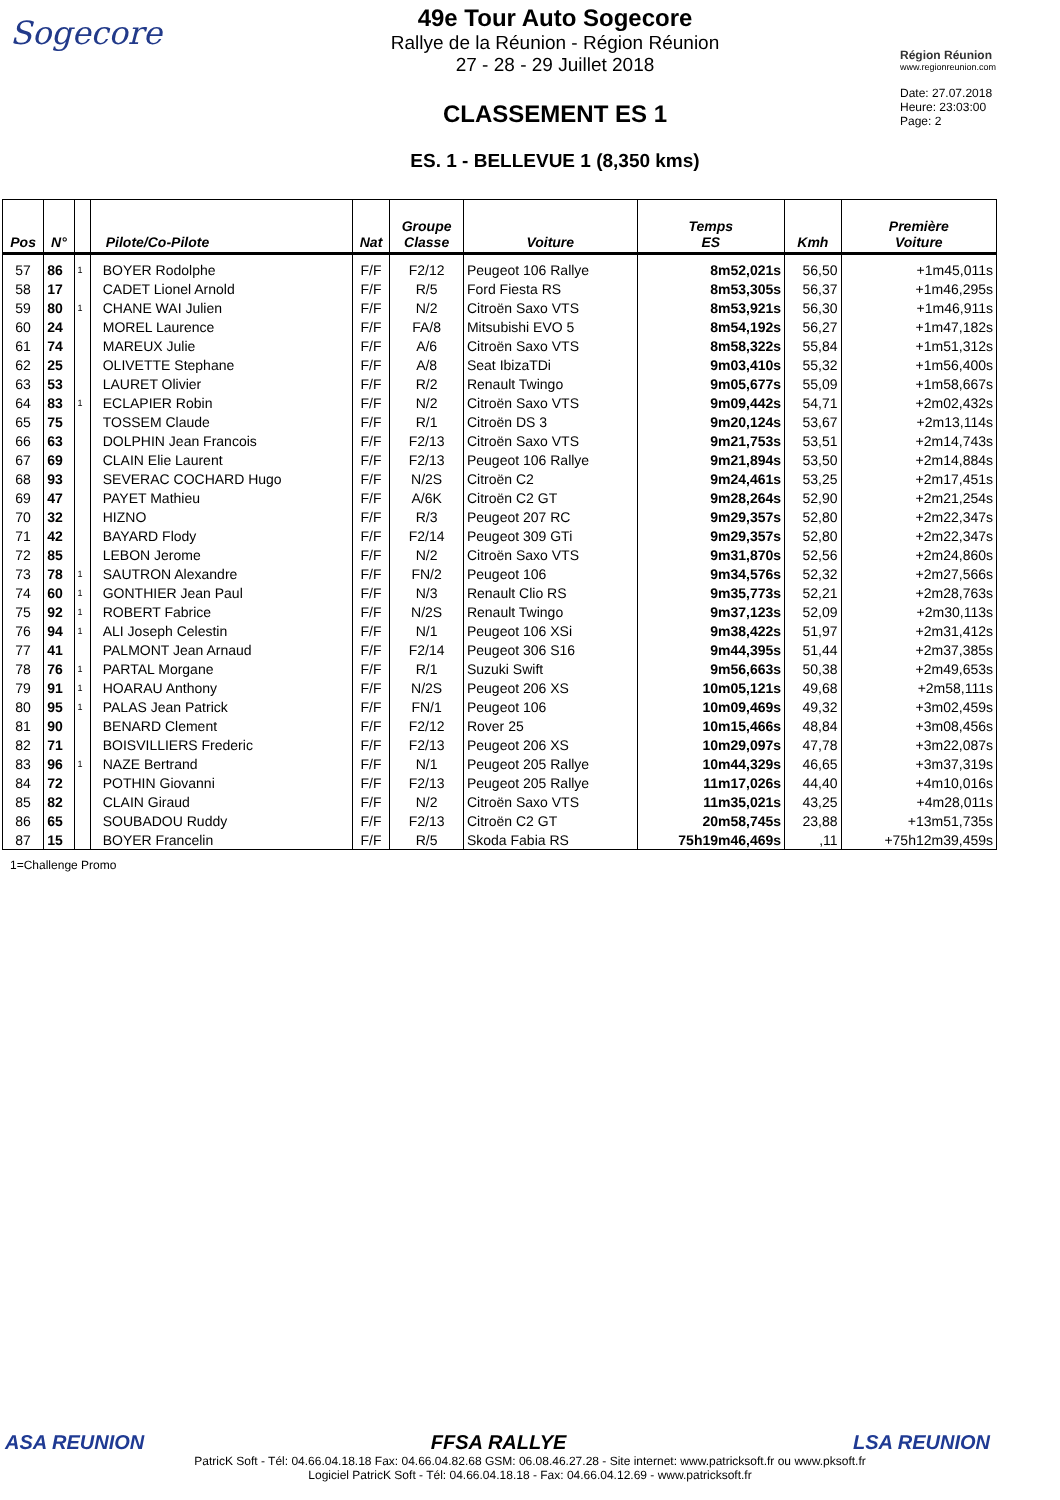Sogecore
49e Tour Auto Sogecore
Rallye de la Réunion - Région Réunion
27 - 28 - 29 Juillet 2018
CLASSEMENT ES 1
ES. 1 - BELLEVUE 1 (8,350 kms)
Région Réunion
www.regionreunion.com
Date: 27.07.2018
Heure: 23:03:00
Page: 2
| Pos | N° | | Pilote/Co-Pilote | Nat | Groupe Classe | Voiture | Temps ES | Kmh | Première Voiture |
| --- | --- | --- | --- | --- | --- | --- | --- | --- | --- |
| 57 | 86 | 1 | BOYER Rodolphe | F/F | F2/12 | Peugeot 106 Rallye | 8m52,021s | 56,50 | +1m45,011s |
| 58 | 17 | | CADET Lionel Arnold | F/F | R/5 | Ford Fiesta RS | 8m53,305s | 56,37 | +1m46,295s |
| 59 | 80 | 1 | CHANE WAI Julien | F/F | N/2 | Citroën Saxo VTS | 8m53,921s | 56,30 | +1m46,911s |
| 60 | 24 | | MOREL Laurence | F/F | FA/8 | Mitsubishi EVO 5 | 8m54,192s | 56,27 | +1m47,182s |
| 61 | 74 | | MAREUX Julie | F/F | A/6 | Citroën Saxo VTS | 8m58,322s | 55,84 | +1m51,312s |
| 62 | 25 | | OLIVETTE Stephane | F/F | A/8 | Seat IbizaTDi | 9m03,410s | 55,32 | +1m56,400s |
| 63 | 53 | | LAURET Olivier | F/F | R/2 | Renault Twingo | 9m05,677s | 55,09 | +1m58,667s |
| 64 | 83 | 1 | ECLAPIER Robin | F/F | N/2 | Citroën Saxo VTS | 9m09,442s | 54,71 | +2m02,432s |
| 65 | 75 | | TOSSEM Claude | F/F | R/1 | Citroën DS 3 | 9m20,124s | 53,67 | +2m13,114s |
| 66 | 63 | | DOLPHIN Jean Francois | F/F | F2/13 | Citroën Saxo VTS | 9m21,753s | 53,51 | +2m14,743s |
| 67 | 69 | | CLAIN Elie Laurent | F/F | F2/13 | Peugeot 106 Rallye | 9m21,894s | 53,50 | +2m14,884s |
| 68 | 93 | | SEVERAC COCHARD Hugo | F/F | N/2S | Citroën C2 | 9m24,461s | 53,25 | +2m17,451s |
| 69 | 47 | | PAYET Mathieu | F/F | A/6K | Citroën C2 GT | 9m28,264s | 52,90 | +2m21,254s |
| 70 | 32 | | HIZNO | F/F | R/3 | Peugeot 207 RC | 9m29,357s | 52,80 | +2m22,347s |
| 71 | 42 | | BAYARD Flody | F/F | F2/14 | Peugeot 309 GTi | 9m29,357s | 52,80 | +2m22,347s |
| 72 | 85 | | LEBON Jerome | F/F | N/2 | Citroën Saxo VTS | 9m31,870s | 52,56 | +2m24,860s |
| 73 | 78 | 1 | SAUTRON Alexandre | F/F | FN/2 | Peugeot 106 | 9m34,576s | 52,32 | +2m27,566s |
| 74 | 60 | 1 | GONTHIER Jean Paul | F/F | N/3 | Renault Clio RS | 9m35,773s | 52,21 | +2m28,763s |
| 75 | 92 | 1 | ROBERT Fabrice | F/F | N/2S | Renault Twingo | 9m37,123s | 52,09 | +2m30,113s |
| 76 | 94 | 1 | ALI Joseph Celestin | F/F | N/1 | Peugeot 106 XSi | 9m38,422s | 51,97 | +2m31,412s |
| 77 | 41 | | PALMONT Jean Arnaud | F/F | F2/14 | Peugeot 306 S16 | 9m44,395s | 51,44 | +2m37,385s |
| 78 | 76 | 1 | PARTAL Morgane | F/F | R/1 | Suzuki Swift | 9m56,663s | 50,38 | +2m49,653s |
| 79 | 91 | 1 | HOARAU Anthony | F/F | N/2S | Peugeot 206 XS | 10m05,121s | 49,68 | +2m58,111s |
| 80 | 95 | 1 | PALAS Jean Patrick | F/F | FN/1 | Peugeot 106 | 10m09,469s | 49,32 | +3m02,459s |
| 81 | 90 | | BENARD Clement | F/F | F2/12 | Rover 25 | 10m15,466s | 48,84 | +3m08,456s |
| 82 | 71 | | BOISVILLIERS Frederic | F/F | F2/13 | Peugeot 206 XS | 10m29,097s | 47,78 | +3m22,087s |
| 83 | 96 | 1 | NAZE Bertrand | F/F | N/1 | Peugeot 205 Rallye | 10m44,329s | 46,65 | +3m37,319s |
| 84 | 72 | | POTHIN Giovanni | F/F | F2/13 | Peugeot 205 Rallye | 11m17,026s | 44,40 | +4m10,016s |
| 85 | 82 | | CLAIN Giraud | F/F | N/2 | Citroën Saxo VTS | 11m35,021s | 43,25 | +4m28,011s |
| 86 | 65 | | SOUBADOU Ruddy | F/F | F2/13 | Citroën C2 GT | 20m58,745s | 23,88 | +13m51,735s |
| 87 | 15 | | BOYER Francelin | F/F | R/5 | Skoda Fabia RS | 75h19m46,469s | ,11 | +75h12m39,459s |
1=Challenge Promo
ASA REUNION FFSA RALLYE LSA REUNION
PatricK Soft - Tél: 04.66.04.18.18 Fax: 04.66.04.82.68 GSM: 06.08.46.27.28 - Site internet: www.patricksoft.fr ou www.pksoft.fr
Logiciel PatricK Soft - Tél: 04.66.04.18.18 - Fax: 04.66.04.12.69 - www.patricksoft.fr